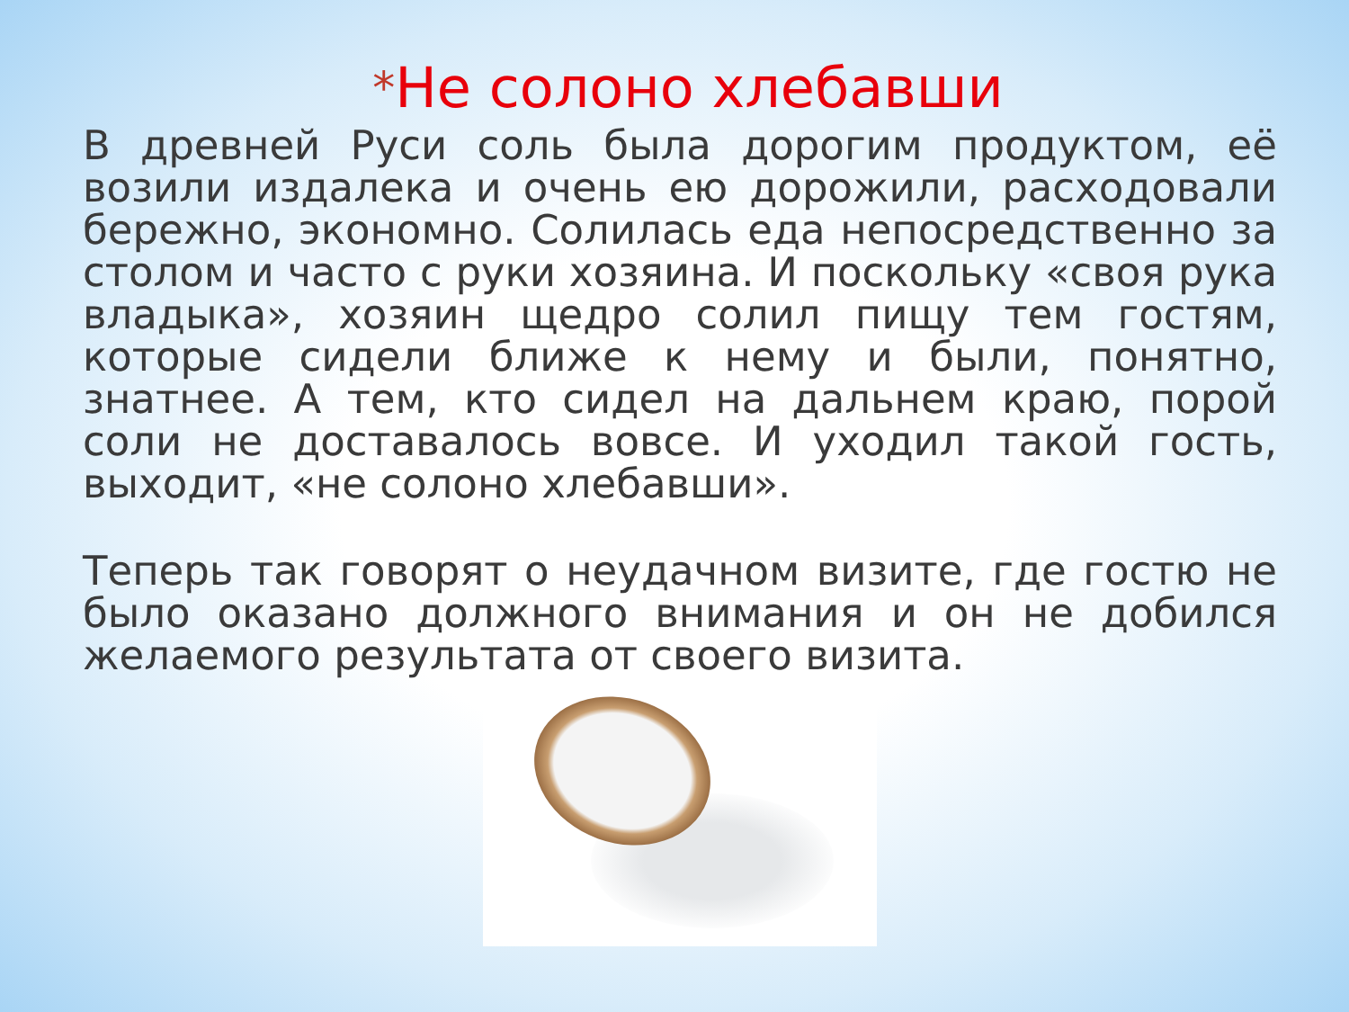*Не солоно хлебавши
В древней Руси соль была дорогим продуктом, её возили издалека и очень ею дорожили, расходовали бережно, экономно. Солилась еда непосредственно за столом и часто с руки хозяина. И поскольку «своя рука владыка», хозяин щедро солил пищу тем гостям, которые сидели ближе к нему и были, понятно, знатнее. А тем, кто сидел на дальнем краю, порой соли не доставалось вовсе. И уходил такой гость, выходит, «не солоно хлебавши».
Теперь так говорят о неудачном визите, где гостю не было оказано должного внимания и он не добился желаемого результата от своего визита.